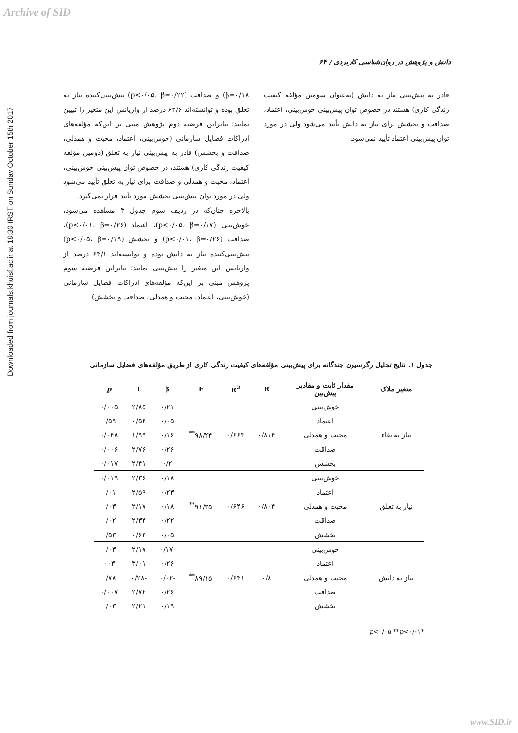Archive of SID
Downloaded from journals.khuisf.ac.ir at 18:30 IRST on Sunday October 15th 2017
۶۴ / دانش و پژوهش در روان‌شناسی کاربردی
β=۰/۱۸) و صداقت (p<۰/۰۵، β=۰/۲۲) پیش‌بینی‌کننده نیاز به تعلق بوده و توانسته‌اند ۶۴/۶ درصد از واریانس این متغیر را تبیین نمایند؛ بنابراین فرضیه دوم پژوهش مبنی بر این‌که مؤلفه‌های ادراکات فضایل سازمانی (خوش‌بینی، اعتماد، محبت و همدلی، صداقت و بخشش) قادر به پیش‌بینی نیاز به تعلق (دومین مؤلفه کیفیت زندگی کاری) هستند، در خصوص توان پیش‌بینی خوش‌بینی، اعتماد، محبت و همدلی و صداقت برای نیاز به تعلق تأیید می‌شود ولی در مورد توان پیش‌بینی بخشش مورد تأیید قرار نمی‌گیرد.
بالاخره چنان‌که در ردیف سوم جدول ۳ مشاهده می‌شود، خوش‌بینی (p<۰/۰۵، β=۰/۱۷)، اعتماد (p<۰/۰۱، β=۰/۲۶)، صداقت (p<۰/۰۱، β=۰/۲۶) و بخشش (p<۰/۰۵، β=۰/۱۹) پیش‌بینی‌کننده نیاز به دانش بوده و توانسته‌اند ۶۴/۱ درصد از واریانس این متغیر را پیش‌بینی نمایند؛ بنابراین فرضیه سوم پژوهش مبنی بر این‌که مؤلفه‌های ادراکات فضایل سازمانی (خوش‌بینی، اعتماد، محبت و همدلی، صداقت و بخشش)
قادر به پیش‌بینی نیاز به دانش (به‌عنوان سومین مؤلفه کیفیت زندگی کاری) هستند در خصوص توان پیش‌بینی خوش‌بینی، اعتماد، صداقت و بخشش برای نیاز به دانش تأیید می‌شود ولی در مورد توان پیش‌بینی اعتماد تأیید نمی‌شود.
جدول ۱. نتایج تحلیل رگرسیون چندگانه برای پیش‌بینی مؤلفه‌های کیفیت زندگی کاری از طریق مؤلفه‌های فضایل سازمانی
| متغیر ملاک | مقدار ثابت و مقادیر پیش‌بین | R | R<sup>2</sup> | F | β | t | p |
| --- | --- | --- | --- | --- | --- | --- | --- |
| نیاز به بقاء | خوش‌بینی | ۰/۸۱۴ | ۰/۶۶۳ | ۹۸/۲۴<sup>**</sup> | ۰/۲۱ | ۲/۸۵ | ۰/۰۰۵ |
| | اعتماد | | | | ۰/۰۵ | ۰/۵۴ | ۰/۵۹ |
| | محبت و همدلی | | | | ۰/۱۶ | ۱/۹۹ | ۰/۰۴۸ |
| | صداقت | | | | ۰/۲۶ | ۲/۷۶ | ۰/۰۰۶ |
| | بخشش | | | | ۰/۲ | ۲/۴۱ | ۰/۰۱۷ |
| نیاز به تعلق | خوش‌بینی | ۰/۸۰۴ | ۰/۶۴۶ | ۹۱/۳۵<sup>**</sup> | ۰/۱۸ | ۲/۳۶ | ۰/۰۱۹ |
| | اعتماد | | | | ۰/۲۳ | ۲/۵۹ | ۰/۰۱ |
| | محبت و همدلی | | | | ۰/۱۸ | ۲/۱۷ | ۰/۰۳ |
| | صداقت | | | | ۰/۲۲ | ۲/۳۳ | ۰/۰۲ |
| | بخشش | | | | ۰/۰۵ | ۰/۶۳ | ۰/۵۳ |
| نیاز به دانش | خوش‌بینی | ۰/۸ | ۰/۶۴۱ | ۸۹/۱۵<sup>**</sup> | -۰/۱۷ | ۲/۱۷ | ۰/۰۳ |
| | اعتماد | | | | ۰/۲۶ | ۳/۰۱ | ۰۰۳ |
| | محبت و همدلی | | | | -۰/۰۲ | -۰/۲۸ | ۰/۷۸ |
| | صداقت | | | | ۰/۲۶ | ۲/۷۲ | ۰/۰۰۷ |
| | بخشش | | | | ۰/۱۹ | ۲/۲۱ | ۰/۰۳ |
*p<۰/۰۵ **p<۰/۰۱
www.SID.ir